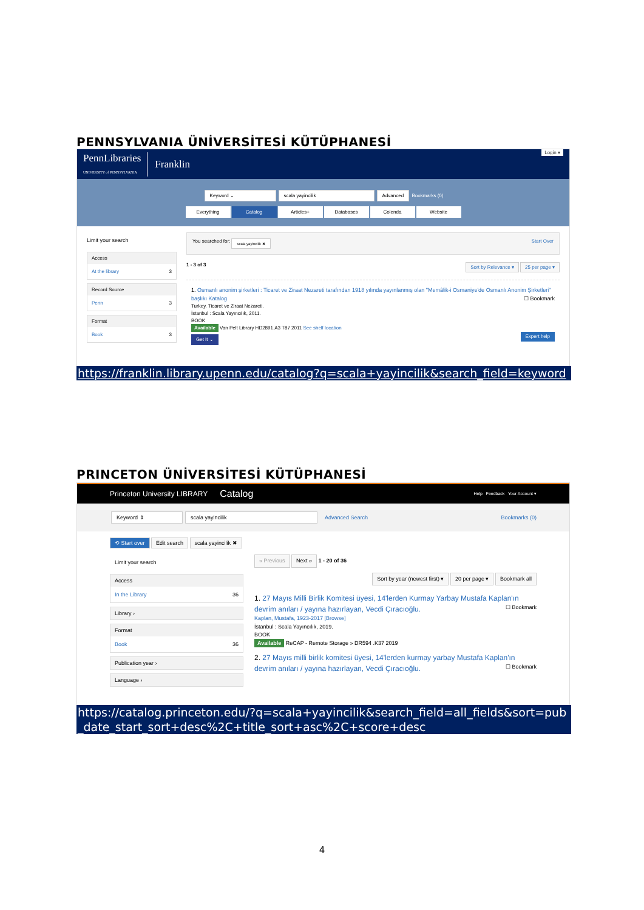PENNSYLVANIA ÜNİVERSİTESİ KÜTÜPHANESİ
PennLibraries
UNIVERSITY of PENNSYLVANIA Franklin Login ▾
Keyword ⌄ scala yayincilik Advanced Bookmarks (0)
Everything Catalog Articles+ Databases Colenda Website
Limit your search
Access
At the library 3
Record Source
Penn 3
Format
Book 3
You searched for: scala yayincilik ✖ Start Over
1 - 3 of 3 Sort by Relevance ▾ 25 per page ▾
1. Osmanlı anonim şirketleri : Ticaret ve Ziraat Nezareti tarafından 1918 yılında yayınlanmış olan "Memâlik-i Osmaniye'de Osmanlı Anonim Şirketleri" başlıkı Katalog ☐ Bookmark
Turkey. Ticaret ve Ziraat Nezareti.
İstanbul : Scala Yayıncılık, 2011.
BOOK
Available Van Pelt Library HD2891.A3 T87 2011 See shelf location
Get It ⌄ Expert help
https://franklin.library.upenn.edu/catalog?q=scala+yayincilik&search_field=keyword
PRINCETON ÜNİVERSİTESİ KÜTÜPHANESİ
Princeton University LIBRARY Catalog Help Feedback Your Account ▾
Keyword ⇕ scala yayincilik Advanced Search Bookmarks (0)
⟲ Start over Edit search scala yayincilik ✖
Limit your search
Access
In the Library 36
Library ›
Format
Book 36
Publication year ›
Language ›
« Previous Next » 1 - 20 of 36
Sort by year (newest first) ▾ 20 per page ▾ Bookmark all
1. 27 Mayıs Milli Birlik Komitesi üyesi, 14'lerden Kurmay Yarbay Mustafa Kaplan'ın devrim anıları / yayına hazırlayan, Vecdi Çıracıoğlu. ☐ Bookmark
Kaplan, Mustafa, 1923-2017 [Browse]
İstanbul : Scala Yayıncılık, 2019.
BOOK
Available ReCAP - Remote Storage » DR594 .K37 2019
2. 27 Mayıs milli birlik komitesi üyesi, 14'lerden kurmay yarbay Mustafa Kaplan'ın devrim anıları / yayına hazırlayan, Vecdi Çıracıoğlu. ☐ Bookmark
https://catalog.princeton.edu/?q=scala+yayincilik&search_field=all_fields&sort=pub_date_start_sort+desc%2C+title_sort+asc%2C+score+desc
4